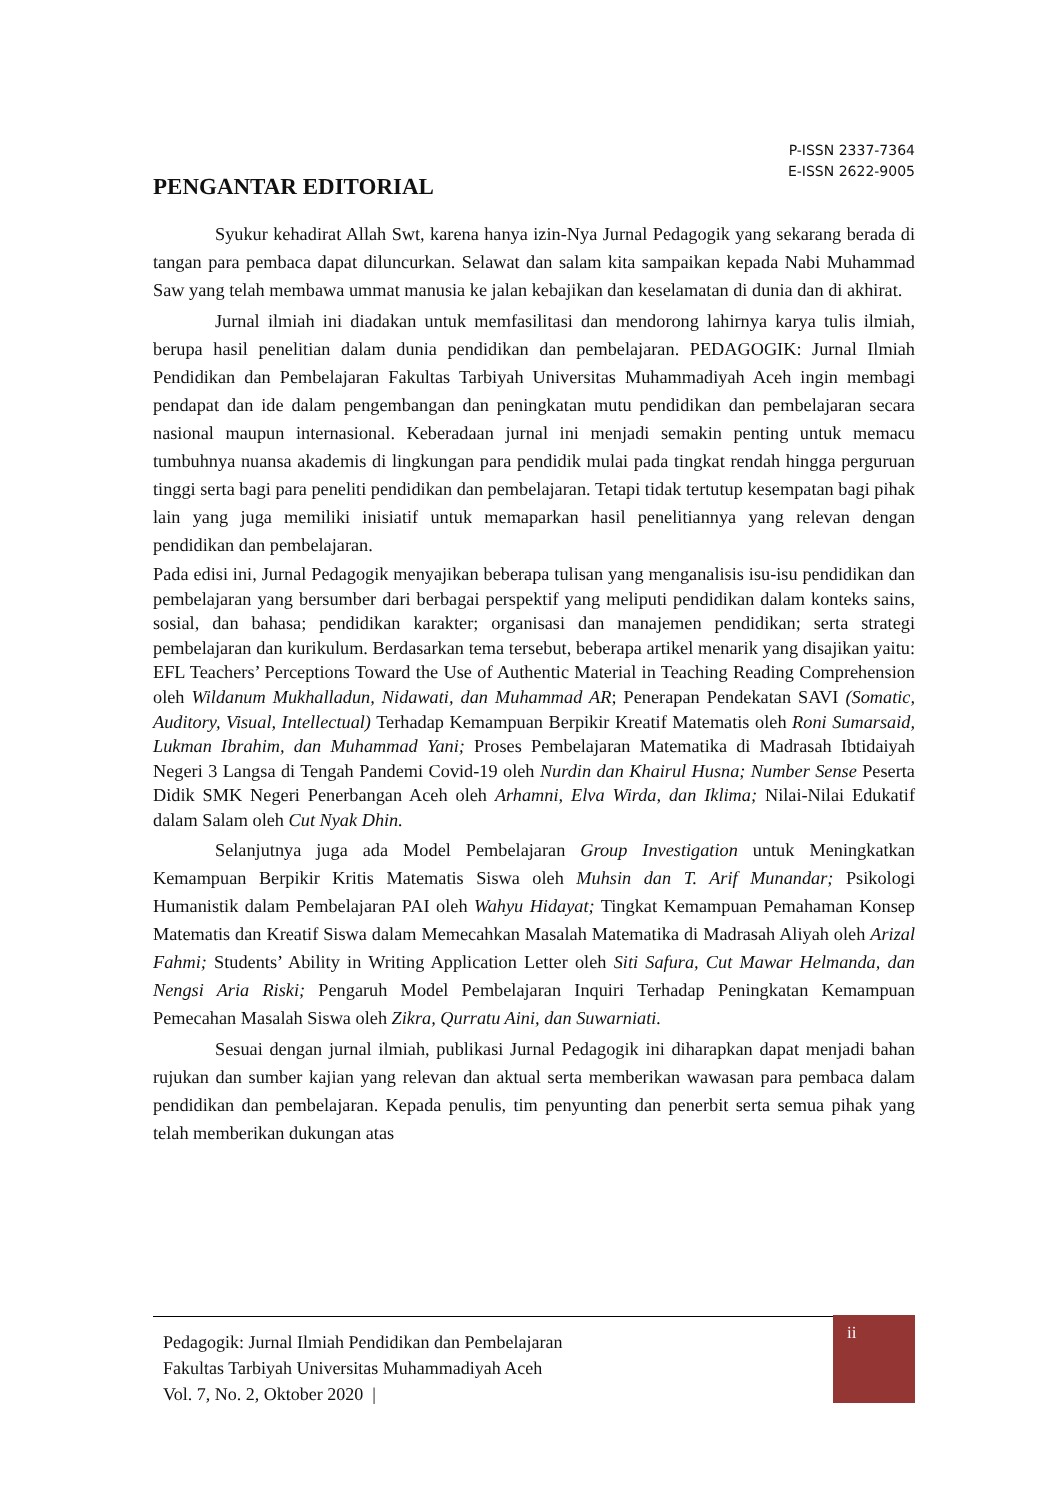P-ISSN 2337-7364
E-ISSN 2622-9005
PENGANTAR EDITORIAL
Syukur kehadirat Allah Swt, karena hanya izin-Nya Jurnal Pedagogik yang sekarang berada di tangan para pembaca dapat diluncurkan. Selawat dan salam kita sampaikan kepada Nabi Muhammad Saw yang telah membawa ummat manusia ke jalan kebajikan dan keselamatan di dunia dan di akhirat.
Jurnal ilmiah ini diadakan untuk memfasilitasi dan mendorong lahirnya karya tulis ilmiah, berupa hasil penelitian dalam dunia pendidikan dan pembelajaran. PEDAGOGIK: Jurnal Ilmiah Pendidikan dan Pembelajaran Fakultas Tarbiyah Universitas Muhammadiyah Aceh ingin membagi pendapat dan ide dalam pengembangan dan peningkatan mutu pendidikan dan pembelajaran secara nasional maupun internasional. Keberadaan jurnal ini menjadi semakin penting untuk memacu tumbuhnya nuansa akademis di lingkungan para pendidik mulai pada tingkat rendah hingga perguruan tinggi serta bagi para peneliti pendidikan dan pembelajaran. Tetapi tidak tertutup kesempatan bagi pihak lain yang juga memiliki inisiatif untuk memaparkan hasil penelitiannya yang relevan dengan pendidikan dan pembelajaran.
Pada edisi ini, Jurnal Pedagogik menyajikan beberapa tulisan yang menganalisis isu-isu pendidikan dan pembelajaran yang bersumber dari berbagai perspektif yang meliputi pendidikan dalam konteks sains, sosial, dan bahasa; pendidikan karakter; organisasi dan manajemen pendidikan; serta strategi pembelajaran dan kurikulum. Berdasarkan tema tersebut, beberapa artikel menarik yang disajikan yaitu: EFL Teachers’ Perceptions Toward the Use of Authentic Material in Teaching Reading Comprehension oleh Wildanum Mukhalladun, Nidawati, dan Muhammad AR; Penerapan Pendekatan SAVI (Somatic, Auditory, Visual, Intellectual) Terhadap Kemampuan Berpikir Kreatif Matematis oleh Roni Sumarsaid, Lukman Ibrahim, dan Muhammad Yani; Proses Pembelajaran Matematika di Madrasah Ibtidaiyah Negeri 3 Langsa di Tengah Pandemi Covid-19 oleh Nurdin dan Khairul Husna; Number Sense Peserta Didik SMK Negeri Penerbangan Aceh oleh Arhamni, Elva Wirda, dan Iklima; Nilai-Nilai Edukatif dalam Salam oleh Cut Nyak Dhin.
Selanjutnya juga ada Model Pembelajaran Group Investigation untuk Meningkatkan Kemampuan Berpikir Kritis Matematis Siswa oleh Muhsin dan T. Arif Munandar; Psikologi Humanistik dalam Pembelajaran PAI oleh Wahyu Hidayat; Tingkat Kemampuan Pemahaman Konsep Matematis dan Kreatif Siswa dalam Memecahkan Masalah Matematika di Madrasah Aliyah oleh Arizal Fahmi; Students’ Ability in Writing Application Letter oleh Siti Safura, Cut Mawar Helmanda, dan Nengsi Aria Riski; Pengaruh Model Pembelajaran Inquiri Terhadap Peningkatan Kemampuan Pemecahan Masalah Siswa oleh Zikra, Qurratu Aini, dan Suwarniati.
Sesuai dengan jurnal ilmiah, publikasi Jurnal Pedagogik ini diharapkan dapat menjadi bahan rujukan dan sumber kajian yang relevan dan aktual serta memberikan wawasan para pembaca dalam pendidikan dan pembelajaran. Kepada penulis, tim penyunting dan penerbit serta semua pihak yang telah memberikan dukungan atas
Pedagogik: Jurnal Ilmiah Pendidikan dan Pembelajaran
Fakultas Tarbiyah Universitas Muhammadiyah Aceh
Vol. 7, No. 2, Oktober 2020 |
ii